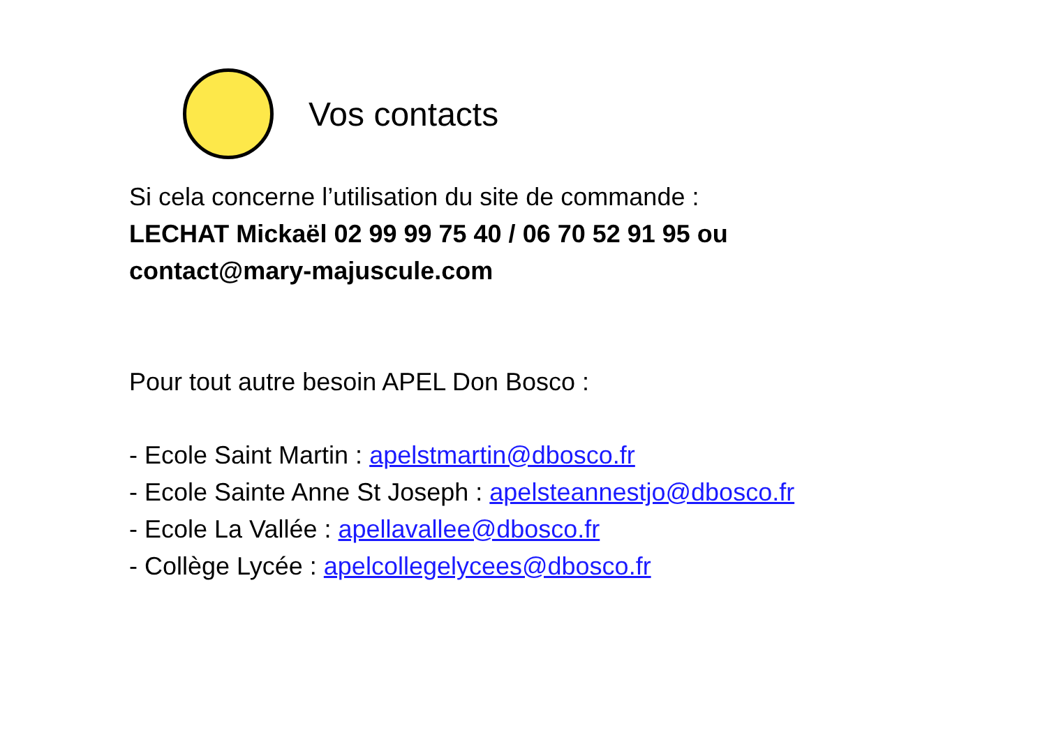Vos contacts
Si cela concerne l’utilisation du site de commande :
LECHAT Mickaël 02 99 99 75 40 / 06 70 52 91 95 ou
contact@mary-majuscule.com
Pour tout autre besoin APEL Don Bosco :
- Ecole Saint Martin : apelstmartin@dbosco.fr
- Ecole Sainte Anne St Joseph : apelsteannestjo@dbosco.fr
- Ecole La Vallée : apellavallee@dbosco.fr
- Collège Lycée : apelcollegelycees@dbosco.fr